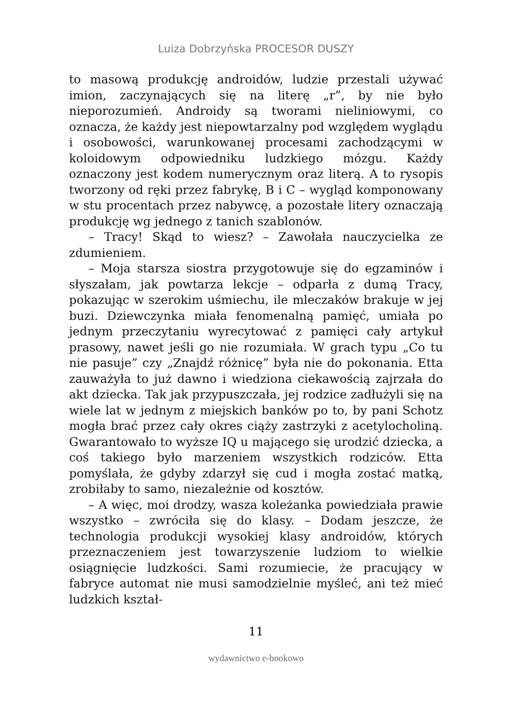Luiza Dobrzyńska PROCESOR DUSZY
to masową produkcję androidów, ludzie przestali używać imion, zaczynających się na literę „r”, by nie było nieporozumień. Androidy są tworami nieliniowymi, co oznacza, że każdy jest niepowtarzalny pod względem wyglądu i osobowości, warunkowanej procesami zachodzącymi w koloidowym odpowiedniku ludzkiego mózgu. Każdy oznaczony jest kodem numerycznym oraz literą. A to rysopis tworzony od ręki przez fabrykę, B i C – wygląd komponowany w stu procentach przez nabywcę, a pozostałe litery oznaczają produkcję wg jednego z tanich szablonów.
– Tracy! Skąd to wiesz? – Zawołała nauczycielka ze zdumieniem.
– Moja starsza siostra przygotowuje się do egzaminów i słyszałam, jak powtarza lekcje – odparła z dumą Tracy, pokazując w szerokim uśmiechu, ile mleczaków brakuje w jej buzi. Dziewczynka miała fenomenalną pamięć, umiała po jednym przeczytaniu wyrecytować z pamięci cały artykuł prasowy, nawet jeśli go nie rozumiała. W grach typu „Co tu nie pasuje” czy „Znajdź różnicę” była nie do pokonania. Etta zauważyła to już dawno i wiedziona ciekawością zajrzała do akt dziecka. Tak jak przypuszczała, jej rodzice zadłużyli się na wiele lat w jednym z miejskich banków po to, by pani Schotz mogła brać przez cały okres ciąży zastrzyki z acetylocholiną. Gwarantowało to wyższe IQ u mającego się urodzić dziecka, a coś takiego było marzeniem wszystkich rodziców. Etta pomyślała, że gdyby zdarzył się cud i mogła zostać matką, zrobiłaby to samo, niezależnie od kosztów.
– A więc, moi drodzy, wasza koleżanka powiedziała prawie wszystko – zwróciła się do klasy. – Dodam jeszcze, że technologia produkcji wysokiej klasy androidów, których przeznaczeniem jest towarzyszenie ludziom to wielkie osiągnięcie ludzkości. Sami rozumiecie, że pracujący w fabryce automat nie musi samodzielnie myśleć, ani też mieć ludzkich kształ-
11
wydawnictwo e-bookowo